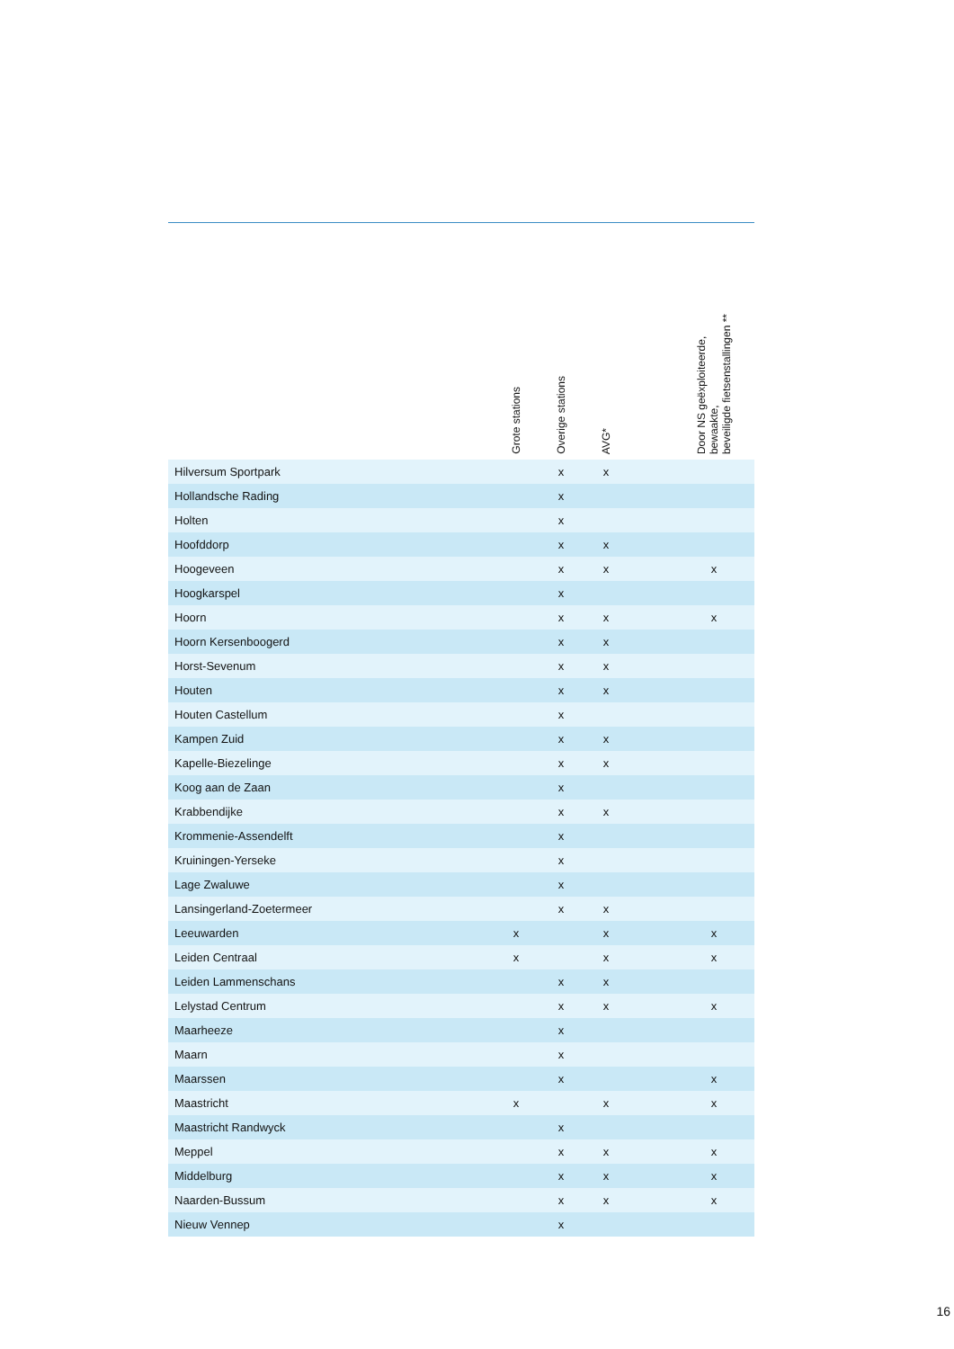| | Grote stations | Overige stations | AVG* | | Door NS geëxploiteerde, bewaakte, beveiligde fietsenstallingen ** |
| --- | --- | --- | --- | --- | --- |
| Hilversum Sportpark | | x | x | | |
| Hollandsche Rading | | x | | | |
| Holten | | x | | | |
| Hoofddorp | | x | x | | |
| Hoogeveen | | x | x | | x |
| Hoogkarspel | | x | | | |
| Hoorn | | x | x | | x |
| Hoorn Kersenboogerd | | x | x | | |
| Horst-Sevenum | | x | x | | |
| Houten | | x | x | | |
| Houten Castellum | | x | | | |
| Kampen Zuid | | x | x | | |
| Kapelle-Biezelinge | | x | x | | |
| Koog aan de Zaan | | x | | | |
| Krabbendijke | | x | x | | |
| Krommenie-Assendelft | | x | | | |
| Kruiningen-Yerseke | | x | | | |
| Lage Zwaluwe | | x | | | |
| Lansingerland-Zoetermeer | | x | x | | |
| Leeuwarden | x | | x | | x |
| Leiden Centraal | x | | x | | x |
| Leiden Lammenschans | | x | x | | |
| Lelystad Centrum | | x | x | | x |
| Maarheeze | | x | | | |
| Maarn | | x | | | |
| Maarssen | | x | | | x |
| Maastricht | x | | x | | x |
| Maastricht Randwyck | | x | | | |
| Meppel | | x | x | | x |
| Middelburg | | x | x | | x |
| Naarden-Bussum | | x | x | | x |
| Nieuw Vennep | | x | | | |
16